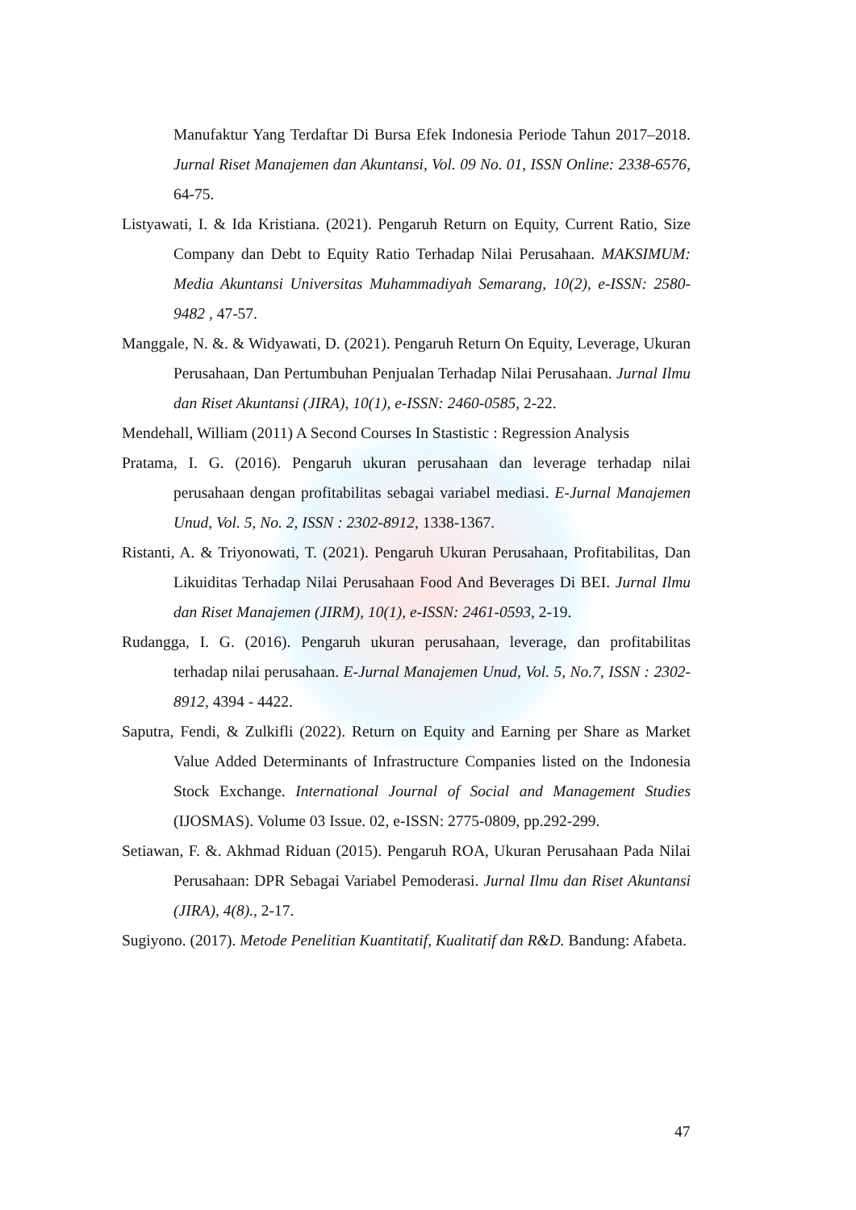Manufaktur Yang Terdaftar Di Bursa Efek Indonesia Periode Tahun 2017–2018. Jurnal Riset Manajemen dan Akuntansi, Vol. 09 No. 01, ISSN Online: 2338-6576, 64-75.
Listyawati, I. & Ida Kristiana. (2021). Pengaruh Return on Equity, Current Ratio, Size Company dan Debt to Equity Ratio Terhadap Nilai Perusahaan. MAKSIMUM: Media Akuntansi Universitas Muhammadiyah Semarang, 10(2), e-ISSN: 2580-9482 , 47-57.
Manggale, N. &. & Widyawati, D. (2021). Pengaruh Return On Equity, Leverage, Ukuran Perusahaan, Dan Pertumbuhan Penjualan Terhadap Nilai Perusahaan. Jurnal Ilmu dan Riset Akuntansi (JIRA), 10(1), e-ISSN: 2460-0585, 2-22.
Mendehall, William (2011) A Second Courses In Stastistic : Regression Analysis
Pratama, I. G. (2016). Pengaruh ukuran perusahaan dan leverage terhadap nilai perusahaan dengan profitabilitas sebagai variabel mediasi. E-Jurnal Manajemen Unud, Vol. 5, No. 2, ISSN : 2302-8912, 1338-1367.
Ristanti, A. & Triyonowati, T. (2021). Pengaruh Ukuran Perusahaan, Profitabilitas, Dan Likuiditas Terhadap Nilai Perusahaan Food And Beverages Di BEI. Jurnal Ilmu dan Riset Manajemen (JIRM), 10(1), e-ISSN: 2461-0593, 2-19.
Rudangga, I. G. (2016). Pengaruh ukuran perusahaan, leverage, dan profitabilitas terhadap nilai perusahaan. E-Jurnal Manajemen Unud, Vol. 5, No.7, ISSN : 2302-8912, 4394 - 4422.
Saputra, Fendi, & Zulkifli (2022). Return on Equity and Earning per Share as Market Value Added Determinants of Infrastructure Companies listed on the Indonesia Stock Exchange. International Journal of Social and Management Studies (IJOSMAS). Volume 03 Issue. 02, e-ISSN: 2775-0809, pp.292-299.
Setiawan, F. &. Akhmad Riduan (2015). Pengaruh ROA, Ukuran Perusahaan Pada Nilai Perusahaan: DPR Sebagai Variabel Pemoderasi. Jurnal Ilmu dan Riset Akuntansi (JIRA), 4(8)., 2-17.
Sugiyono. (2017). Metode Penelitian Kuantitatif, Kualitatif dan R&D. Bandung: Afabeta.
47